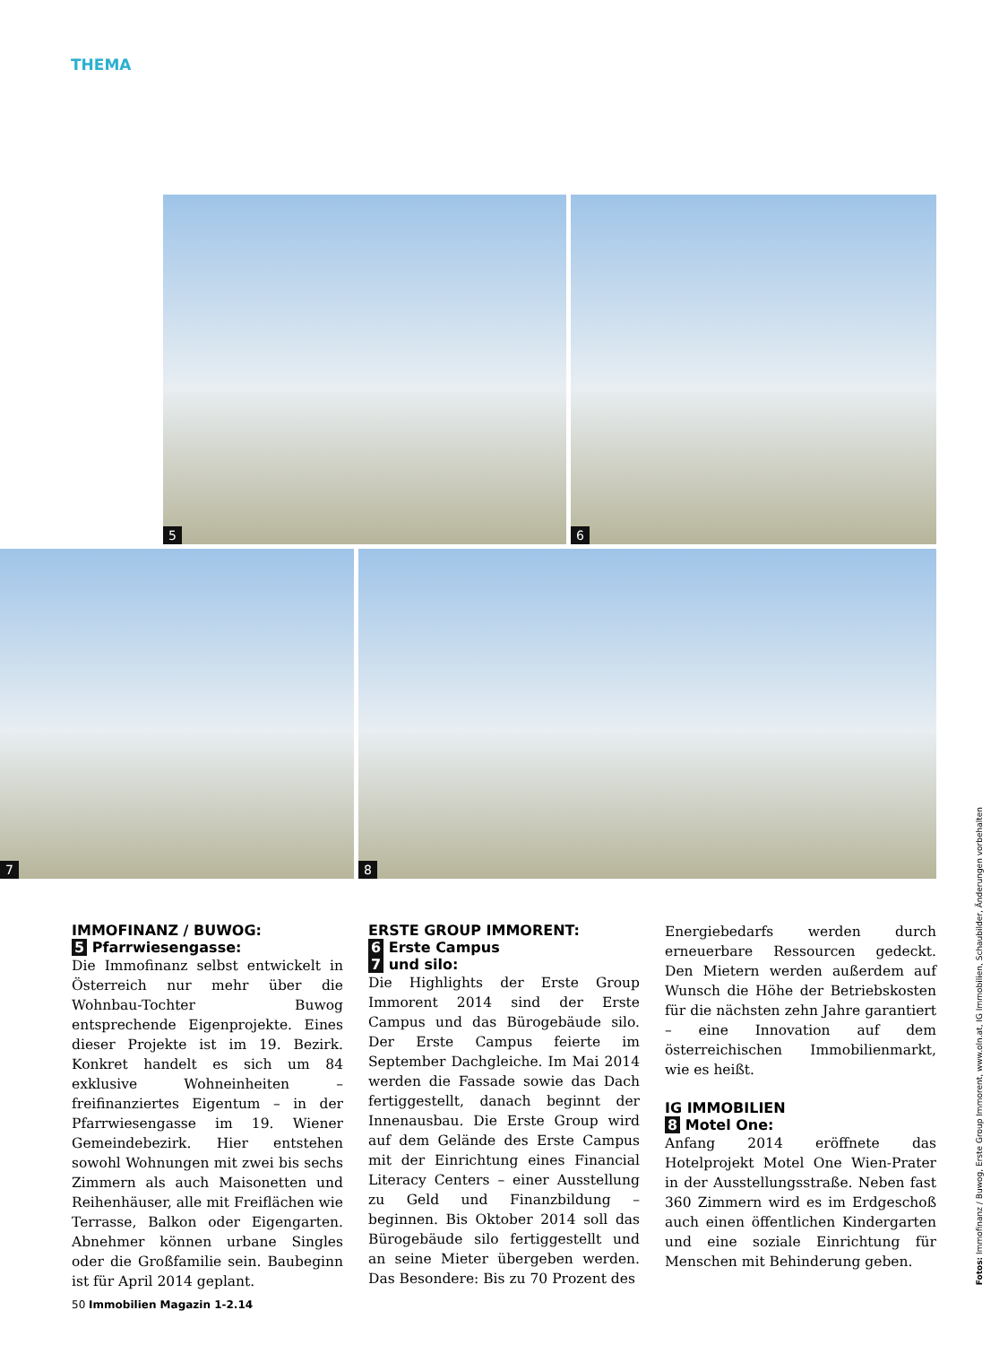THEMA
5 6
7 8
IMMOFINANZ / BUWOG:
5 Pfarrwiesengasse:
Die Immofinanz selbst entwickelt in Österreich nur mehr über die Wohnbau-Tochter Buwog entsprechende Eigenprojekte. Eines dieser Projekte ist im 19. Bezirk. Konkret handelt es sich um 84 exklusive Wohneinheiten – freifinanziertes Eigentum – in der Pfarrwiesengasse im 19. Wiener Gemeindebezirk. Hier entstehen sowohl Wohnungen mit zwei bis sechs Zimmern als auch Maisonetten und Reihenhäuser, alle mit Freiflächen wie Terrasse, Balkon oder Eigengarten. Abnehmer können urbane Singles oder die Großfamilie sein. Baubeginn ist für April 2014 geplant.
ERSTE GROUP IMMORENT:
6 Erste Campus
7 und silo:
Die Highlights der Erste Group Immorent 2014 sind der Erste Campus und das Bürogebäude silo. Der Erste Campus feierte im September Dachgleiche. Im Mai 2014 werden die Fassade sowie das Dach fertiggestellt, danach beginnt der Innenausbau. Die Erste Group wird auf dem Gelände des Erste Campus mit der Einrichtung eines Financial Literacy Centers – einer Ausstellung zu Geld und Finanzbildung – beginnen. Bis Oktober 2014 soll das Bürogebäude silo fertiggestellt und an seine Mieter übergeben werden. Das Besondere: Bis zu 70 Prozent des
Energiebedarfs werden durch erneuerbare Ressourcen gedeckt. Den Mietern werden außerdem auf Wunsch die Höhe der Betriebskosten für die nächsten zehn Jahre garantiert – eine Innovation auf dem österreichischen Immobilienmarkt, wie es heißt.
IG IMMOBILIEN
8 Motel One:
Anfang 2014 eröffnete das Hotelprojekt Motel One Wien-Prater in der Ausstellungsstraße. Neben fast 360 Zimmern wird es im Erdgeschoß auch einen öffentlichen Kindergarten und eine soziale Einrichtung für Menschen mit Behinderung geben.
50 Immobilien Magazin 1-2.14
Fotos: Immofinanz / Buwog, Erste Group Immorent, www.oln.at, IG Immobilien, Schaubilder, Änderungen vorbehalten